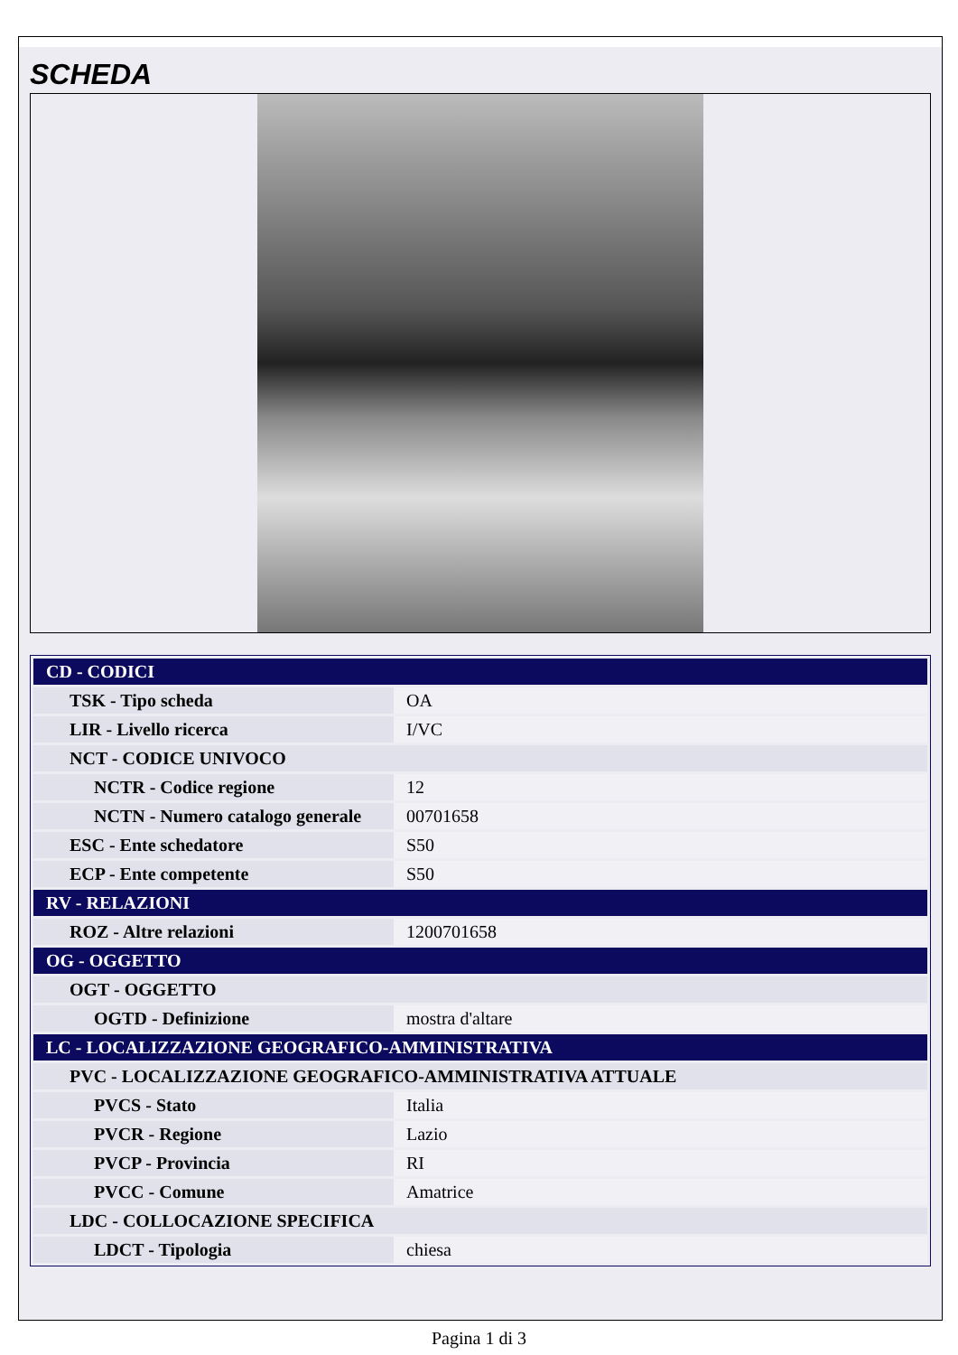SCHEDA
| CD - CODICI | |
| TSK - Tipo scheda | OA |
| LIR - Livello ricerca | I/VC |
| NCT - CODICE UNIVOCO | |
| NCTR - Codice regione | 12 |
| NCTN - Numero catalogo generale | 00701658 |
| ESC - Ente schedatore | S50 |
| ECP - Ente competente | S50 |
| RV - RELAZIONI | |
| ROZ - Altre relazioni | 1200701658 |
| OG - OGGETTO | |
| OGT - OGGETTO | |
| OGTD - Definizione | mostra d'altare |
| LC - LOCALIZZAZIONE GEOGRAFICO-AMMINISTRATIVA | |
| PVC - LOCALIZZAZIONE GEOGRAFICO-AMMINISTRATIVA ATTUALE | |
| PVCS - Stato | Italia |
| PVCR - Regione | Lazio |
| PVCP - Provincia | RI |
| PVCC - Comune | Amatrice |
| LDC - COLLOCAZIONE SPECIFICA | |
| LDCT - Tipologia | chiesa |
Pagina 1 di 3